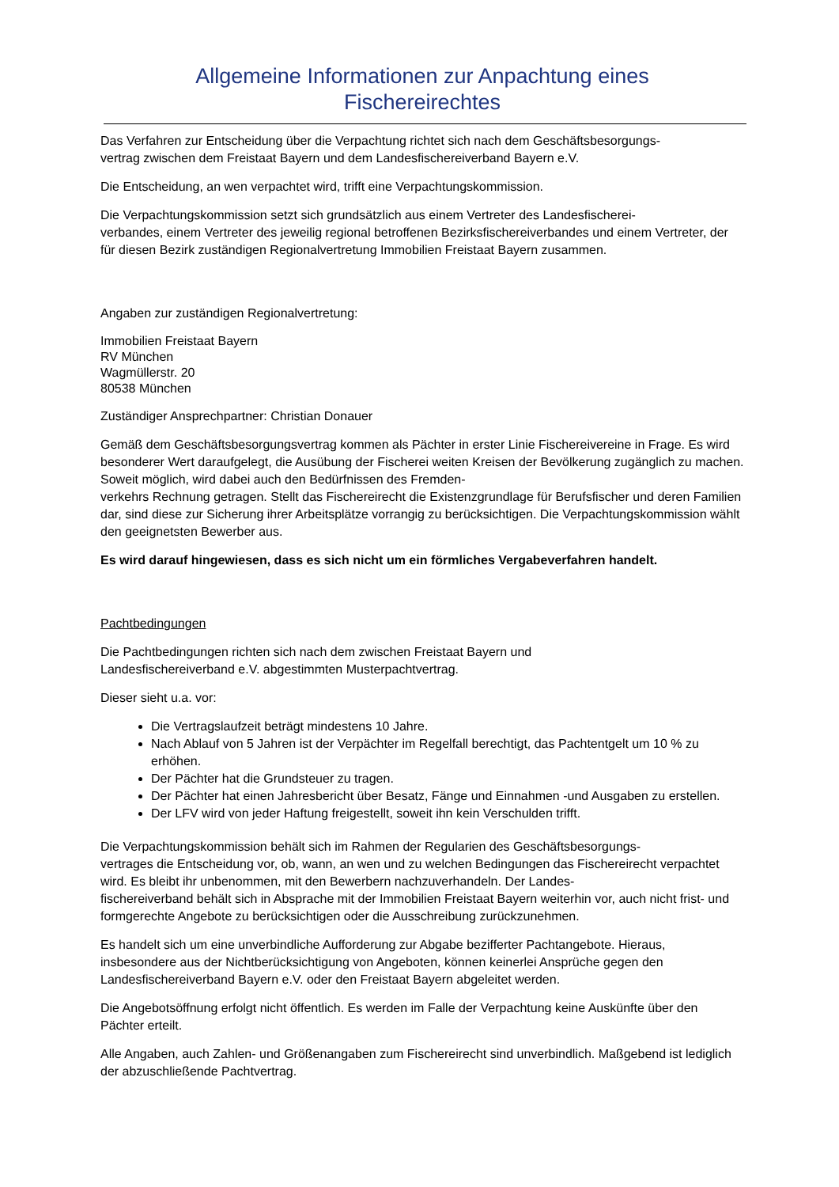Allgemeine Informationen zur Anpachtung eines
Fischereirechtes
Das Verfahren zur Entscheidung über die Verpachtung richtet sich nach dem Geschäftsbesorgungs-
vertrag zwischen dem Freistaat Bayern und dem Landesfischereiverband Bayern e.V.
Die Entscheidung, an wen verpachtet wird, trifft eine Verpachtungskommission.
Die Verpachtungskommission setzt sich grundsätzlich aus einem Vertreter des Landesfischerei-
verbandes, einem Vertreter des jeweilig regional betroffenen Bezirksfischereiverbandes und einem Vertreter, der für diesen Bezirk zuständigen Regionalvertretung Immobilien Freistaat Bayern zusammen.
Angaben zur zuständigen Regionalvertretung:
Immobilien Freistaat Bayern
RV München
Wagmüllerstr. 20
80538 München
Zuständiger Ansprechpartner: Christian Donauer
Gemäß dem Geschäftsbesorgungsvertrag kommen als Pächter in erster Linie Fischereivereine in Frage. Es wird besonderer Wert daraufgelegt, die Ausübung der Fischerei weiten Kreisen der Bevölkerung zugänglich zu machen. Soweit möglich, wird dabei auch den Bedürfnissen des Fremden-
verkehrs Rechnung getragen. Stellt das Fischereirecht die Existenzgrundlage für Berufsfischer und deren Familien dar, sind diese zur Sicherung ihrer Arbeitsplätze vorrangig zu berücksichtigen. Die Verpachtungskommission wählt den geeignetsten Bewerber aus.
Es wird darauf hingewiesen, dass es sich nicht um ein förmliches Vergabeverfahren handelt.
Pachtbedingungen
Die Pachtbedingungen richten sich nach dem zwischen Freistaat Bayern und
Landesfischereiverband e.V. abgestimmten Musterpachtvertrag.
Dieser sieht u.a. vor:
Die Vertragslaufzeit beträgt mindestens 10 Jahre.
Nach Ablauf von 5 Jahren ist der Verpächter im Regelfall berechtigt, das Pachtentgelt um 10 % zu erhöhen.
Der Pächter hat die Grundsteuer zu tragen.
Der Pächter hat einen Jahresbericht über Besatz, Fänge und Einnahmen -und Ausgaben zu erstellen.
Der LFV wird von jeder Haftung freigestellt, soweit ihn kein Verschulden trifft.
Die Verpachtungskommission behält sich im Rahmen der Regularien des Geschäftsbesorgungs-
vertrages die Entscheidung vor, ob, wann, an wen und zu welchen Bedingungen das Fischereirecht verpachtet wird. Es bleibt ihr unbenommen, mit den Bewerbern nachzuverhandeln. Der Landes-
fischereiverband behält sich in Absprache mit der Immobilien Freistaat Bayern weiterhin vor, auch nicht frist- und formgerechte Angebote zu berücksichtigen oder die Ausschreibung zurückzunehmen.
Es handelt sich um eine unverbindliche Aufforderung zur Abgabe bezifferter Pachtangebote. Hieraus, insbesondere aus der Nichtberücksichtigung von Angeboten, können keinerlei Ansprüche gegen den Landesfischereiverband Bayern e.V. oder den Freistaat Bayern abgeleitet werden.
Die Angebotsöffnung erfolgt nicht öffentlich. Es werden im Falle der Verpachtung keine Auskünfte über den Pächter erteilt.
Alle Angaben, auch Zahlen- und Größenangaben zum Fischereirecht sind unverbindlich. Maßgebend ist lediglich der abzuschließende Pachtvertrag.